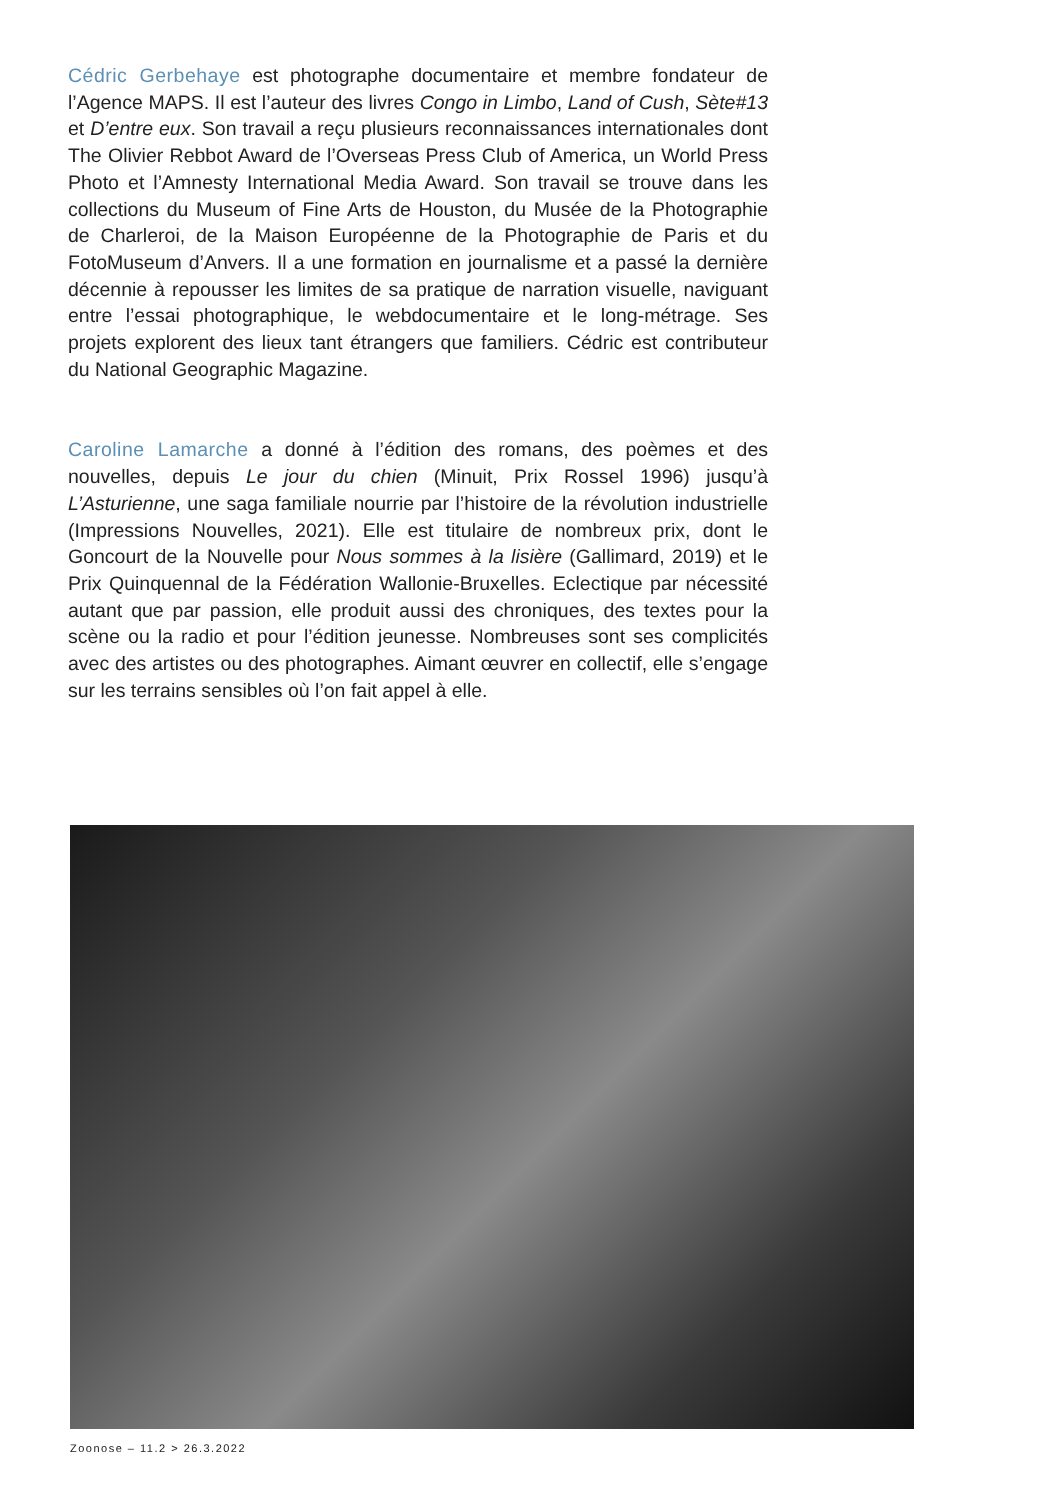Cédric Gerbehaye est photographe documentaire et membre fondateur de l’Agence MAPS. Il est l’auteur des livres Congo in Limbo, Land of Cush, Sète#13 et D’entre eux. Son travail a reçu plusieurs reconnaissances internationales dont The Olivier Rebbot Award de l’Overseas Press Club of America, un World Press Photo et l’Amnesty International Media Award. Son travail se trouve dans les collections du Museum of Fine Arts de Houston, du Musée de la Photographie de Charleroi, de la Maison Européenne de la Photographie de Paris et du FotoMuseum d’Anvers. Il a une formation en journalisme et a passé la dernière décennie à repousser les limites de sa pratique de narration visuelle, naviguant entre l’essai photographique, le webdocumentaire et le long-métrage. Ses projets explorent des lieux tant étrangers que familiers. Cédric est contributeur du National Geographic Magazine.
Caroline Lamarche a donné à l’édition des romans, des poèmes et des nouvelles, depuis Le jour du chien (Minuit, Prix Rossel 1996) jusqu’à L’Asturienne, une saga familiale nourrie par l’histoire de la révolution industrielle (Impressions Nouvelles, 2021). Elle est titulaire de nombreux prix, dont le Goncourt de la Nouvelle pour Nous sommes à la lisière (Gallimard, 2019) et le Prix Quinquennal de la Fédération Wallonie-Bruxelles. Eclectique par nécessité autant que par passion, elle produit aussi des chroniques, des textes pour la scène ou la radio et pour l’édition jeunesse. Nombreuses sont ses complicités avec des artistes ou des photographes. Aimant œuvrer en collectif, elle s’engage sur les terrains sensibles où l’on fait appel à elle.
Zoonose – 11.2 > 26.3.2022